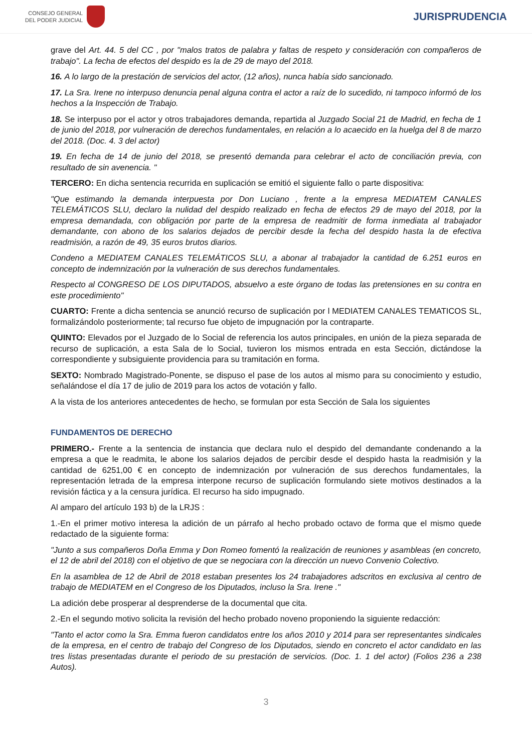CONSEJO GENERAL
DEL PODER JUDICIAL
JURISPRUDENCIA
grave del Art. 44. 5 del CC , por "malos tratos de palabra y faltas de respeto y consideración con compañeros de trabajo". La fecha de efectos del despido es la de 29 de mayo del 2018.
16. A lo largo de la prestación de servicios del actor, (12 años), nunca había sido sancionado.
17. La Sra. Irene no interpuso denuncia penal alguna contra el actor a raíz de lo sucedido, ni tampoco informó de los hechos a la Inspección de Trabajo.
18. Se interpuso por el actor y otros trabajadores demanda, repartida al Juzgado Social 21 de Madrid, en fecha de 1 de junio del 2018, por vulneración de derechos fundamentales, en relación a lo acaecido en la huelga del 8 de marzo del 2018. (Doc. 4. 3 del actor)
19. En fecha de 14 de junio del 2018, se presentó demanda para celebrar el acto de conciliación previa, con resultado de sin avenencia. "
TERCERO: En dicha sentencia recurrida en suplicación se emitió el siguiente fallo o parte dispositiva:
"Que estimando la demanda interpuesta por Don Luciano , frente a la empresa MEDIATEM CANALES TELEMÁTICOS SLU, declaro la nulidad del despido realizado en fecha de efectos 29 de mayo del 2018, por la empresa demandada, con obligación por parte de la empresa de readmitir de forma inmediata al trabajador demandante, con abono de los salarios dejados de percibir desde la fecha del despido hasta la de efectiva readmisión, a razón de 49, 35 euros brutos diarios.
Condeno a MEDIATEM CANALES TELEMÁTICOS SLU, a abonar al trabajador la cantidad de 6.251 euros en concepto de indemnización por la vulneración de sus derechos fundamentales.
Respecto al CONGRESO DE LOS DIPUTADOS, absuelvo a este órgano de todas las pretensiones en su contra en este procedimiento"
CUARTO: Frente a dicha sentencia se anunció recurso de suplicación por l MEDIATEM CANALES TEMATICOS SL, formalizándolo posteriormente; tal recurso fue objeto de impugnación por la contraparte.
QUINTO: Elevados por el Juzgado de lo Social de referencia los autos principales, en unión de la pieza separada de recurso de suplicación, a esta Sala de lo Social, tuvieron los mismos entrada en esta Sección, dictándose la correspondiente y subsiguiente providencia para su tramitación en forma.
SEXTO: Nombrado Magistrado-Ponente, se dispuso el pase de los autos al mismo para su conocimiento y estudio, señalándose el día 17 de julio de 2019 para los actos de votación y fallo.
A la vista de los anteriores antecedentes de hecho, se formulan por esta Sección de Sala los siguientes
FUNDAMENTOS DE DERECHO
PRIMERO.- Frente a la sentencia de instancia que declara nulo el despido del demandante condenando a la empresa a que le readmita, le abone los salarios dejados de percibir desde el despido hasta la readmisión y la cantidad de 6251,00 € en concepto de indemnización por vulneración de sus derechos fundamentales, la representación letrada de la empresa interpone recurso de suplicación formulando siete motivos destinados a la revisión fáctica y a la censura jurídica. El recurso ha sido impugnado.
Al amparo del artículo 193 b) de la LRJS :
1.-En el primer motivo interesa la adición de un párrafo al hecho probado octavo de forma que el mismo quede redactado de la siguiente forma:
"Junto a sus compañeros Doña Emma y Don Romeo fomentó la realización de reuniones y asambleas (en concreto, el 12 de abril del 2018) con el objetivo de que se negociara con la dirección un nuevo Convenio Colectivo.
En la asamblea de 12 de Abril de 2018 estaban presentes los 24 trabajadores adscritos en exclusiva al centro de trabajo de MEDIATEM en el Congreso de los Diputados, incluso la Sra. Irene ."
La adición debe prosperar al desprenderse de la documental que cita.
2.-En el segundo motivo solicita la revisión del hecho probado noveno proponiendo la siguiente redacción:
"Tanto el actor como la Sra. Emma fueron candidatos entre los años 2010 y 2014 para ser representantes sindicales de la empresa, en el centro de trabajo del Congreso de los Diputados, siendo en concreto el actor candidato en las tres listas presentadas durante el periodo de su prestación de servicios. (Doc. 1. 1 del actor) (Folios 236 a 238 Autos).
3